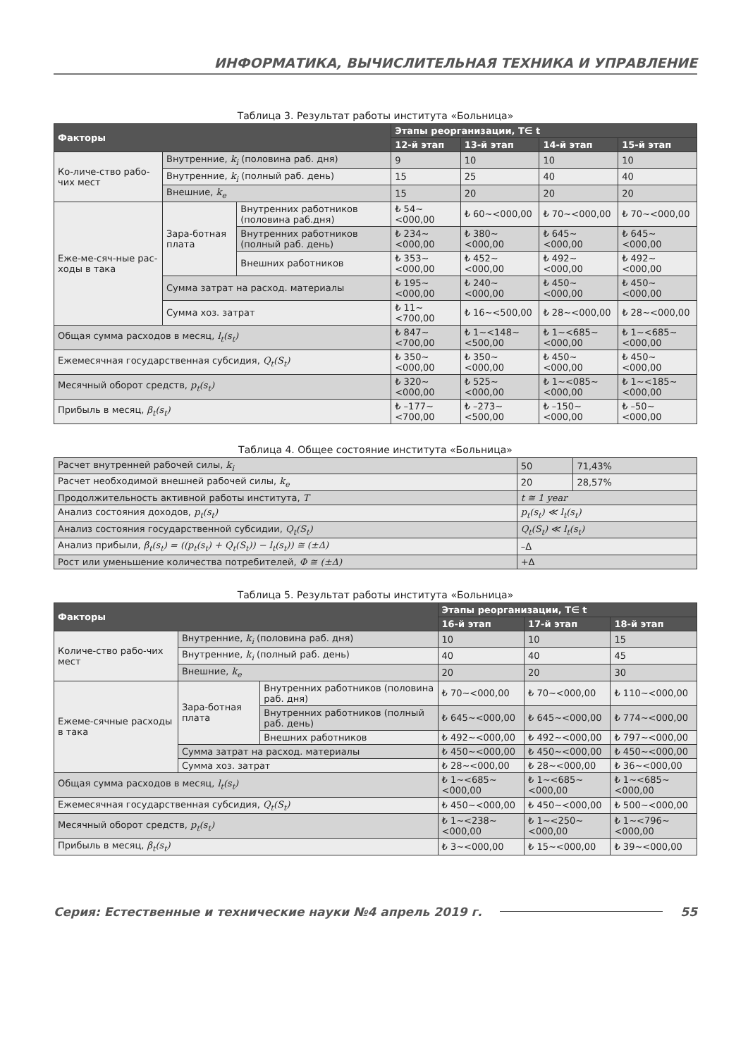ИНФОРМАТИКА, ВЫЧИСЛИТЕЛЬНАЯ ТЕХНИКА И УПРАВЛЕНИЕ
Таблица 3. Результат работы института «Больница»
| Факторы | | | Этапы реорганизации, T∈ t | | | |
| --- | --- | --- | --- | --- | --- | --- |
| | | | 12-й этап | 13-й этап | 14-й этап | 15-й этап |
| Ко-личе-ство рабо-чих мест | Внутренние, k<sub>i</sub> (половина раб. дня) | | 9 | 10 | 10 | 10 |
| | Внутренние, k<sub>i</sub> (полный раб. день) | | 15 | 25 | 40 | 40 |
| | Внешние, k<sub>e</sub> | | 15 | 20 | 20 | 20 |
| Еже-ме-сяч-ные рас-ходы в така | Зара-ботная плата | Внутренних работников (половина раб.дня) | ₺ 54~<000,00 | ₺ 60~<000,00 | ₺ 70~<000,00 | ₺ 70~<000,00 |
| | | Внутренних работников (полный раб. день) | ₺ 234~<000,00 | ₺ 380~<000,00 | ₺ 645~<000,00 | ₺ 645~<000,00 |
| | | Внешних работников | ₺ 353~<000,00 | ₺ 452~<000,00 | ₺ 492~<000,00 | ₺ 492~<000,00 |
| | Сумма затрат на расход. материалы | | ₺ 195~<000,00 | ₺ 240~<000,00 | ₺ 450~<000,00 | ₺ 450~<000,00 |
| | Сумма хоз. затрат | | ₺ 11~<700,00 | ₺ 16~<500,00 | ₺ 28~<000,00 | ₺ 28~<000,00 |
| Общая сумма расходов в месяц, l<sub>t</sub>(s<sub>t</sub>) | | | ₺ 847~<700,00 | ₺ 1~<148~<500,00 | ₺ 1~<685~<000,00 | ₺ 1~<685~<000,00 |
| Ежемесячная государственная субсидия, Q<sub>t</sub>(S<sub>t</sub>) | | | ₺ 350~<000,00 | ₺ 350~<000,00 | ₺ 450~<000,00 | ₺ 450~<000,00 |
| Месячный оборот средств, p<sub>t</sub>(s<sub>t</sub>) | | | ₺ 320~<000,00 | ₺ 525~<000,00 | ₺ 1~<085~<000,00 | ₺ 1~<185~<000,00 |
| Прибыль в месяц, β<sub>t</sub>(s<sub>t</sub>) | | | ₺ –177~<700,00 | ₺ –273~<500,00 | ₺ –150~<000,00 | ₺ –50~<000,00 |
Таблица 4. Общее состояние института «Больница»
| Расчет внутренней рабочей силы, k<sub>i</sub> | 50 | 71,43% |
| Расчет необходимой внешней рабочей силы, k<sub>e</sub> | 20 | 28,57% |
| Продолжительность активной работы института, T | t ≅ 1 year | |
| Анализ состояния доходов, p<sub>t</sub>(s<sub>t</sub>) | p<sub>t</sub>(s<sub>t</sub>) ≪ l<sub>t</sub>(s<sub>t</sub>) | |
| Анализ состояния государственной субсидии, Q<sub>t</sub>(S<sub>t</sub>) | Q<sub>t</sub>(S<sub>t</sub>) ≪ l<sub>t</sub>(s<sub>t</sub>) | |
| Анализ прибыли, β<sub>t</sub>(s<sub>t</sub>) = ((p<sub>t</sub>(s<sub>t</sub>) + Q<sub>t</sub>(S<sub>t</sub>)) − l<sub>t</sub>(s<sub>t</sub>)) ≅ (±Δ) | –Δ | |
| Рост или уменьшение количества потребителей, Φ ≅ (±Δ) | +Δ | |
Таблица 5. Результат работы института «Больница»
| Факторы | | | Этапы реорганизации, T∈ t | | |
| --- | --- | --- | --- | --- | --- |
| | | | 16-й этап | 17-й этап | 18-й этап |
| Количе-ство рабо-чих мест | Внутренние, k<sub>i</sub> (половина раб. дня) | | 10 | 10 | 15 |
| | Внутренние, k<sub>i</sub> (полный раб. день) | | 40 | 40 | 45 |
| | Внешние, k<sub>e</sub> | | 20 | 20 | 30 |
| Ежеме-сячные расходы в така | Зара-ботная плата | Внутренних работников (половина раб. дня) | ₺ 70~<000,00 | ₺ 70~<000,00 | ₺ 110~<000,00 |
| | | Внутренних работников (полный раб. день) | ₺ 645~<000,00 | ₺ 645~<000,00 | ₺ 774~<000,00 |
| | | Внешних работников | ₺ 492~<000,00 | ₺ 492~<000,00 | ₺ 797~<000,00 |
| | Сумма затрат на расход. материалы | | ₺ 450~<000,00 | ₺ 450~<000,00 | ₺ 450~<000,00 |
| | Сумма хоз. затрат | | ₺ 28~<000,00 | ₺ 28~<000,00 | ₺ 36~<000,00 |
| Общая сумма расходов в месяц, l<sub>t</sub>(s<sub>t</sub>) | | | ₺ 1~<685~<000,00 | ₺ 1~<685~<000,00 | ₺ 1~<685~<000,00 |
| Ежемесячная государственная субсидия, Q<sub>t</sub>(S<sub>t</sub>) | | | ₺ 450~<000,00 | ₺ 450~<000,00 | ₺ 500~<000,00 |
| Месячный оборот средств, p<sub>t</sub>(s<sub>t</sub>) | | | ₺ 1~<238~<000,00 | ₺ 1~<250~<000,00 | ₺ 1~<796~<000,00 |
| Прибыль в месяц, β<sub>t</sub>(s<sub>t</sub>) | | | ₺ 3~<000,00 | ₺ 15~<000,00 | ₺ 39~<000,00 |
Серия: Естественные и технические науки №4 апрель 2019 г. 55